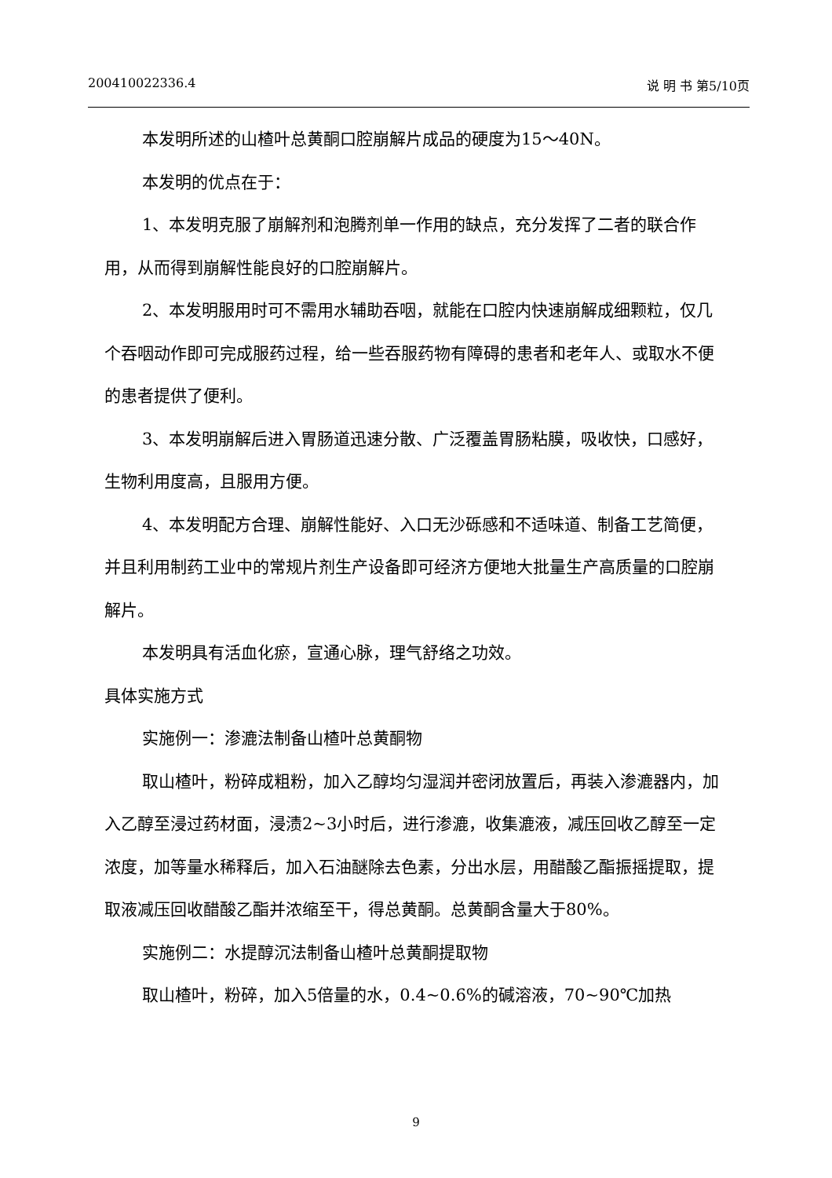200410022336.4 说 明 书 第5/10页
本发明所述的山楂叶总黄酮口腔崩解片成品的硬度为15～40N。
本发明的优点在于：
1、本发明克服了崩解剂和泡腾剂单一作用的缺点，充分发挥了二者的联合作用，从而得到崩解性能良好的口腔崩解片。
2、本发明服用时可不需用水辅助吞咽，就能在口腔内快速崩解成细颗粒，仅几个吞咽动作即可完成服药过程，给一些吞服药物有障碍的患者和老年人、或取水不便的患者提供了便利。
3、本发明崩解后进入胃肠道迅速分散、广泛覆盖胃肠粘膜，吸收快，口感好，生物利用度高，且服用方便。
4、本发明配方合理、崩解性能好、入口无沙砾感和不适味道、制备工艺简便，并且利用制药工业中的常规片剂生产设备即可经济方便地大批量生产高质量的口腔崩解片。
本发明具有活血化瘀，宣通心脉，理气舒络之功效。
具体实施方式
实施例一：渗漉法制备山楂叶总黄酮物
取山楂叶，粉碎成粗粉，加入乙醇均匀湿润并密闭放置后，再装入渗漉器内，加入乙醇至浸过药材面，浸渍2~3小时后，进行渗漉，收集漉液，减压回收乙醇至一定浓度，加等量水稀释后，加入石油醚除去色素，分出水层，用醋酸乙酯振摇提取，提取液减压回收醋酸乙酯并浓缩至干，得总黄酮。总黄酮含量大于80%。
实施例二：水提醇沉法制备山楂叶总黄酮提取物
取山楂叶，粉碎，加入5倍量的水，0.4~0.6%的碱溶液，70~90℃加热
9